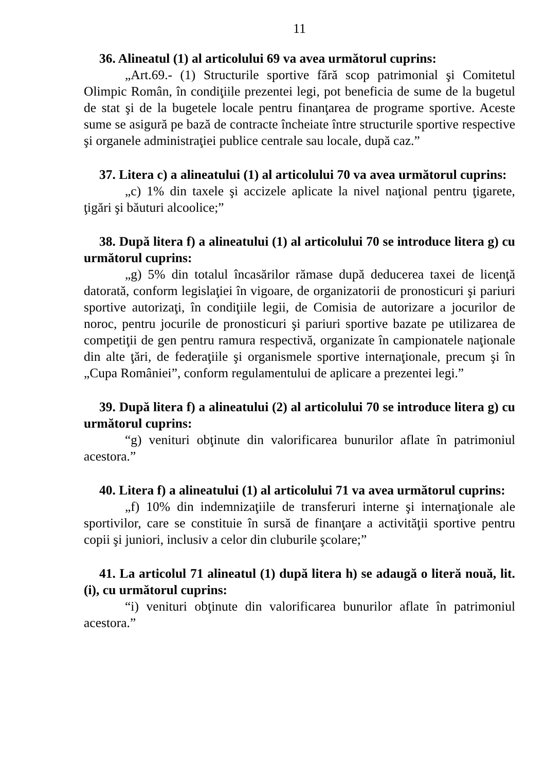11
36. Alineatul (1) al articolului 69 va avea următorul cuprins:
„Art.69.- (1) Structurile sportive fără scop patrimonial şi Comitetul Olimpic Român, în condiţiile prezentei legi, pot beneficia de sume de la bugetul de stat şi de la bugetele locale pentru finanţarea de programe sportive. Aceste sume se asigură pe bază de contracte încheiate între structurile sportive respective şi organele administraţiei publice centrale sau locale, după caz.”
37. Litera c) a alineatului (1) al articolului 70 va avea următorul cuprins:
„c) 1% din taxele şi accizele aplicate la nivel naţional pentru ţigarete, ţigări şi băuturi alcoolice;”
38. După litera f) a alineatului (1) al articolului 70 se introduce litera g) cu următorul cuprins:
„g) 5% din totalul încasărilor rămase după deducerea taxei de licenţă datorată, conform legislaţiei în vigoare, de organizatorii de pronosticuri şi pariuri sportive autorizaţi, în condiţiile legii, de Comisia de autorizare a jocurilor de noroc, pentru jocurile de pronosticuri şi pariuri sportive bazate pe utilizarea de competiţii de gen pentru ramura respectivă, organizate în campionatele naţionale din alte ţări, de federaţiile şi organismele sportive internaţionale, precum şi în „Cupa României”, conform regulamentului de aplicare a prezentei legi.”
39. După litera f) a alineatului (2) al articolului 70 se introduce litera g) cu următorul cuprins:
“g) venituri obţinute din valorificarea bunurilor aflate în patrimoniul acestora.”
40. Litera f) a alineatului (1) al articolului 71 va avea următorul cuprins:
„f) 10% din indemnizaţiile de transferuri interne şi internaţionale ale sportivilor, care se constituie în sursă de finanţare a activităţii sportive pentru copii şi juniori, inclusiv a celor din cluburile şcolare;”
41. La articolul 71 alineatul (1) după litera h) se adaugă o literă nouă, lit.(i), cu următorul cuprins:
“i) venituri obţinute din valorificarea bunurilor aflate în patrimoniul acestora.”